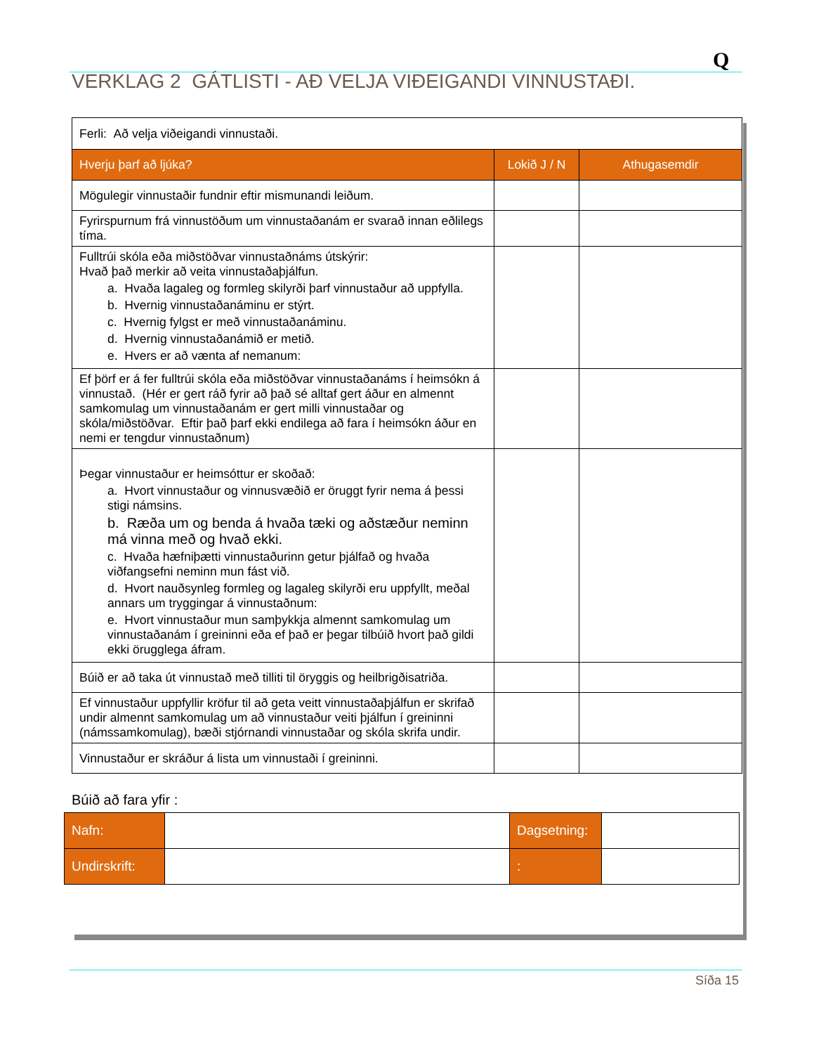Q
VERKLAG 2 GÁTLISTI - AÐ VELJA VIÐEIGANDI VINNUSTAÐI.
| Ferli: Að velja viðeigandi vinnustaði. | | |
| Hverju þarf að ljúka? | Lokið J / N | Athugasemdir |
| Mögulegir vinnustaðir fundnir eftir mismunandi leiðum. | | |
| Fyrirspurnum frá vinnustöðum um vinnustaðanám er svarað innan eðlilegs tíma. | | |
| Fulltrúi skóla eða miðstöðvar vinnustaðnáms útskýrir: Hvað það merkir að veita vinnustaðaþjálfun. a. Hvaða lagaleg og formleg skilyrði þarf vinnustaður að uppfylla. b. Hvernig vinnustaðanáminu er stýrt. c. Hvernig fylgst er með vinnustaðanáminu. d. Hvernig vinnustaðanámið er metið. e. Hvers er að vænta af nemanum: | | |
| Ef þörf er á fer fulltrúi skóla eða miðstöðvar vinnustaðanáms í heimsókn á vinnustað. (Hér er gert ráð fyrir að það sé alltaf gert áður en almennt samkomulag um vinnustaðanám er gert milli vinnustaðar og skóla/miðstöðvar. Eftir það þarf ekki endilega að fara í heimsókn áður en nemi er tengdur vinnustaðnum) | | |
| Þegar vinnustaður er heimsóttur er skoðað: a. Hvort vinnustaður og vinnusvæðið er öruggt fyrir nema á þessi stigi námsins. b. Ræða um og benda á hvaða tæki og aðstæður neminn má vinna með og hvað ekki. c. Hvaða hæfniþætti vinnustaðurinn getur þjálfað og hvaða viðfangsefni neminn mun fást við. d. Hvort nauðsynleg formleg og lagaleg skilyrði eru uppfyllt, meðal annars um tryggingar á vinnustaðnum: e. Hvort vinnustaður mun samþykkja almennt samkomulag um vinnustaðanám í greininni eða ef það er þegar tilbúið hvort það gildi ekki örugglega áfram. | | |
| Búið er að taka út vinnustað með tilliti til öryggis og heilbrigðisatriða. | | |
| Ef vinnustaður uppfyllir kröfur til að geta veitt vinnustaðaþjálfun er skrifað undir almennt samkomulag um að vinnustaður veiti þjálfun í greininni (námssamkomulag), bæði stjórnandi vinnustaðar og skóla skrifa undir. | | |
| Vinnustaður er skráður á lista um vinnustaði í greininni. | | |
Búið að fara yfir :
| Nafn: | | Dagsetning: | |
| Undirskrift: | | : | |
Síða 15